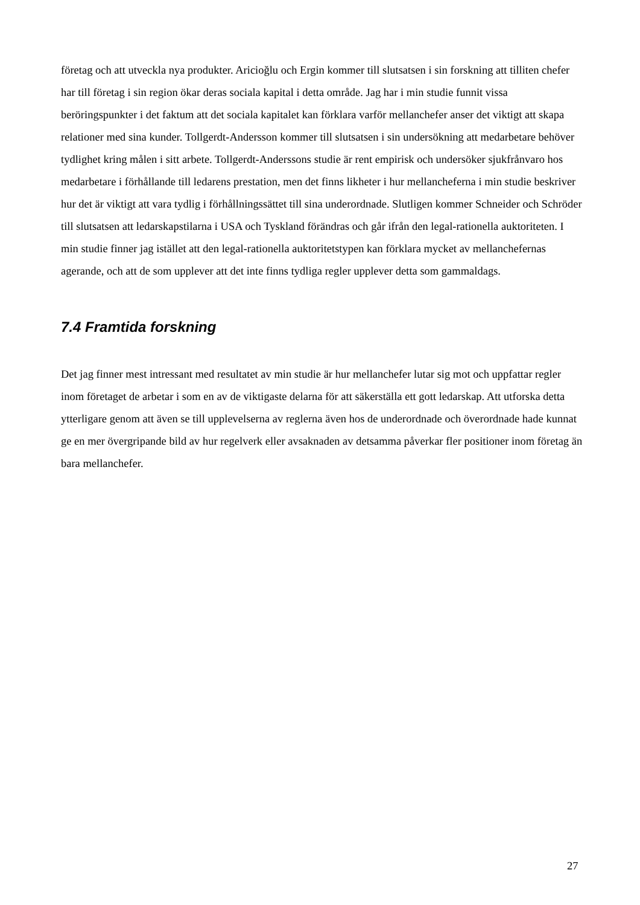företag och att utveckla nya produkter. Aricioğlu och Ergin kommer till slutsatsen i sin forskning att tilliten chefer har till företag i sin region ökar deras sociala kapital i detta område. Jag har i min studie funnit vissa beröringspunkter i det faktum att det sociala kapitalet kan förklara varför mellanchefer anser det viktigt att skapa relationer med sina kunder. Tollgerdt-Andersson kommer till slutsatsen i sin undersökning att medarbetare behöver tydlighet kring målen i sitt arbete. Tollgerdt-Anderssons studie är rent empirisk och undersöker sjukfrånvaro hos medarbetare i förhållande till ledarens prestation, men det finns likheter i hur mellancheferna i min studie beskriver hur det är viktigt att vara tydlig i förhållningssättet till sina underordnade. Slutligen kommer Schneider och Schröder till slutsatsen att ledarskapstilarna i USA och Tyskland förändras och går ifrån den legal-rationella auktoriteten. I min studie finner jag istället att den legal-rationella auktoritetstypen kan förklara mycket av mellanchefernas agerande, och att de som upplever att det inte finns tydliga regler upplever detta som gammaldags.
7.4 Framtida forskning
Det jag finner mest intressant med resultatet av min studie är hur mellanchefer lutar sig mot och uppfattar regler inom företaget de arbetar i som en av de viktigaste delarna för att säkerställa ett gott ledarskap. Att utforska detta ytterligare genom att även se till upplevelserna av reglerna även hos de underordnade och överordnade hade kunnat ge en mer övergripande bild av hur regelverk eller avsaknaden av detsamma påverkar fler positioner inom företag än bara mellanchefer.
27